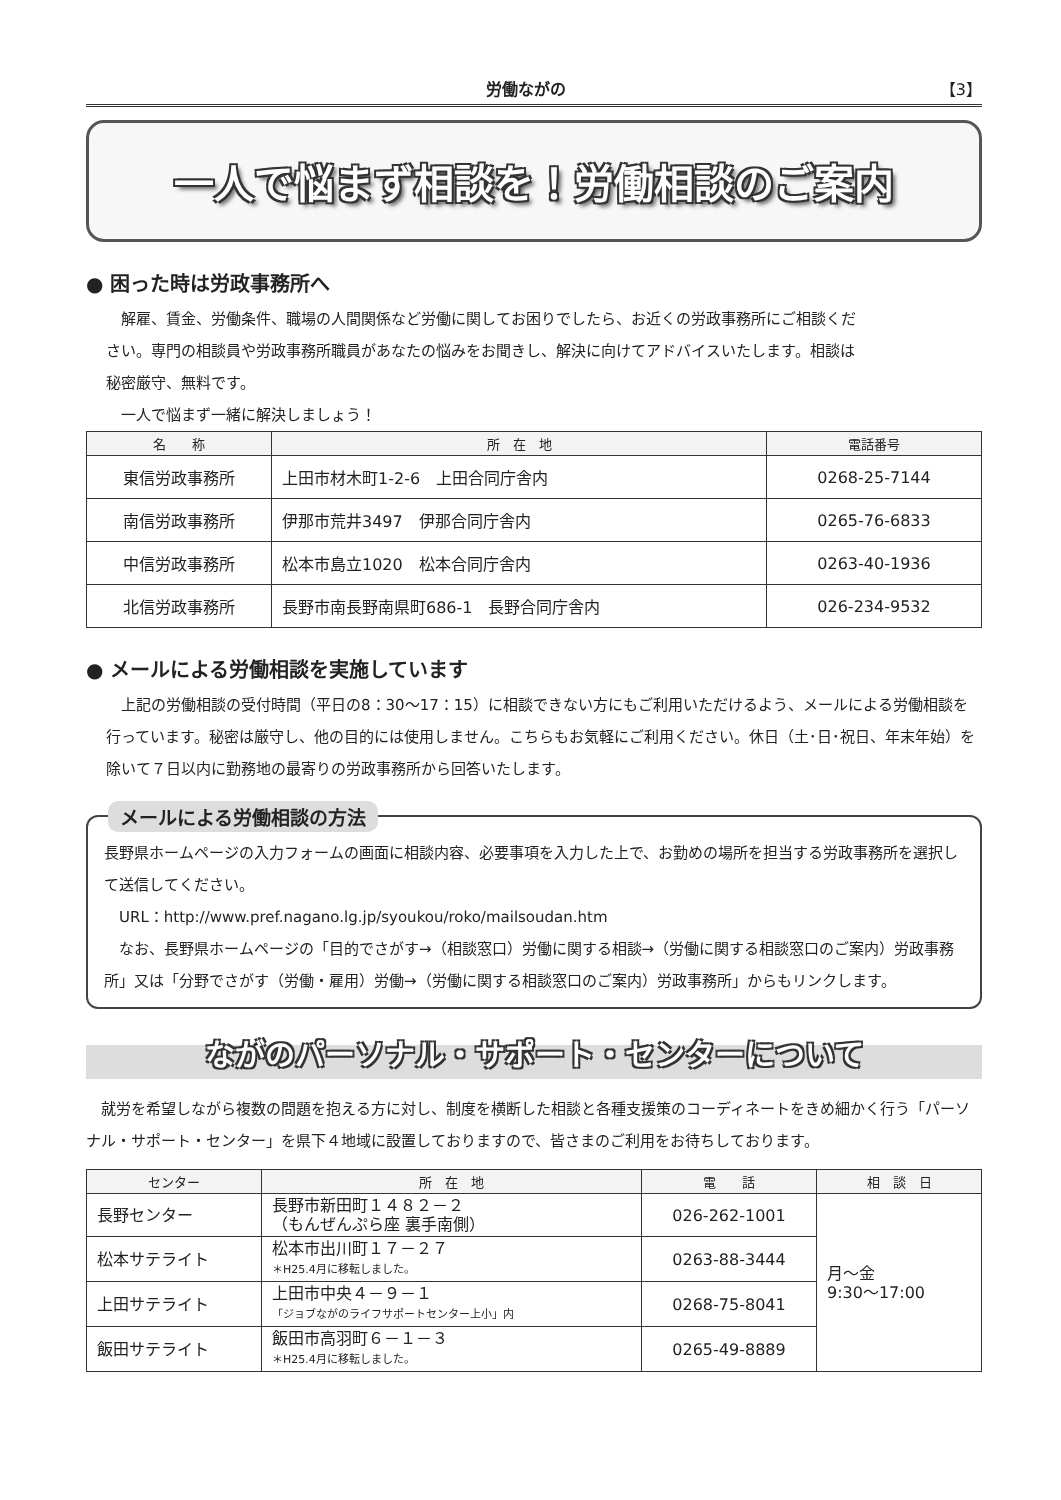労働ながの 【3】
一人で悩まず相談を！労働相談のご案内
● 困った時は労政事務所へ
　解雇、賃金、労働条件、職場の人間関係など労働に関してお困りでしたら、お近くの労政事務所にご相談ください。専門の相談員や労政事務所職員があなたの悩みをお聞きし、解決に向けてアドバイスいたします。相談は秘密厳守、無料です。
　一人で悩まず一緒に解決しましょう！
| 名 称 | 所 在 地 | 電話番号 |
| --- | --- | --- |
| 東信労政事務所 | 上田市材木町1-2-6 上田合同庁舎内 | 0268-25-7144 |
| 南信労政事務所 | 伊那市荒井3497 伊那合同庁舎内 | 0265-76-6833 |
| 中信労政事務所 | 松本市島立1020 松本合同庁舎内 | 0263-40-1936 |
| 北信労政事務所 | 長野市南長野南県町686-1 長野合同庁舎内 | 026-234-9532 |
● メールによる労働相談を実施しています
　上記の労働相談の受付時間（平日の8：30～17：15）に相談できない方にもご利用いただけるよう、メールによる労働相談を行っています。秘密は厳守し、他の目的には使用しません。こちらもお気軽にご利用ください。休日（土･日･祝日、年末年始）を除いて７日以内に勤務地の最寄りの労政事務所から回答いたします。
メールによる労働相談の方法
長野県ホームページの入力フォームの画面に相談内容、必要事項を入力した上で、お勤めの場所を担当する労政事務所を選択して送信してください。
　URL：http://www.pref.nagano.lg.jp/syoukou/roko/mailsoudan.htm
　なお、長野県ホームページの「目的でさがす→（相談窓口）労働に関する相談→（労働に関する相談窓口のご案内）労政事務所」又は「分野でさがす（労働・雇用）労働→（労働に関する相談窓口のご案内）労政事務所」からもリンクします。
ながのパーソナル・サポート・センターについて
　就労を希望しながら複数の問題を抱える方に対し、制度を横断した相談と各種支援策のコーディネートをきめ細かく行う「パーソナル・サポート・センター」を県下４地域に設置しておりますので、皆さまのご利用をお待ちしております。
| センター | 所 在 地 | 電 話 | 相 談 日 |
| --- | --- | --- | --- |
| 長野センター | 長野市新田町１４８２－２ （もんぜんぷら座 裏手南側） | 026-262-1001 | 月～金 9:30～17:00 |
| 松本サテライト | 松本市出川町１７－２７ ＊H25.4月に移転しました。 | 0263-88-3444 | |
| 上田サテライト | 上田市中央４－９－１ 「ジョブながのライフサポートセンター上小」内 | 0268-75-8041 | |
| 飯田サテライト | 飯田市高羽町６－１－３ ＊H25.4月に移転しました。 | 0265-49-8889 | |